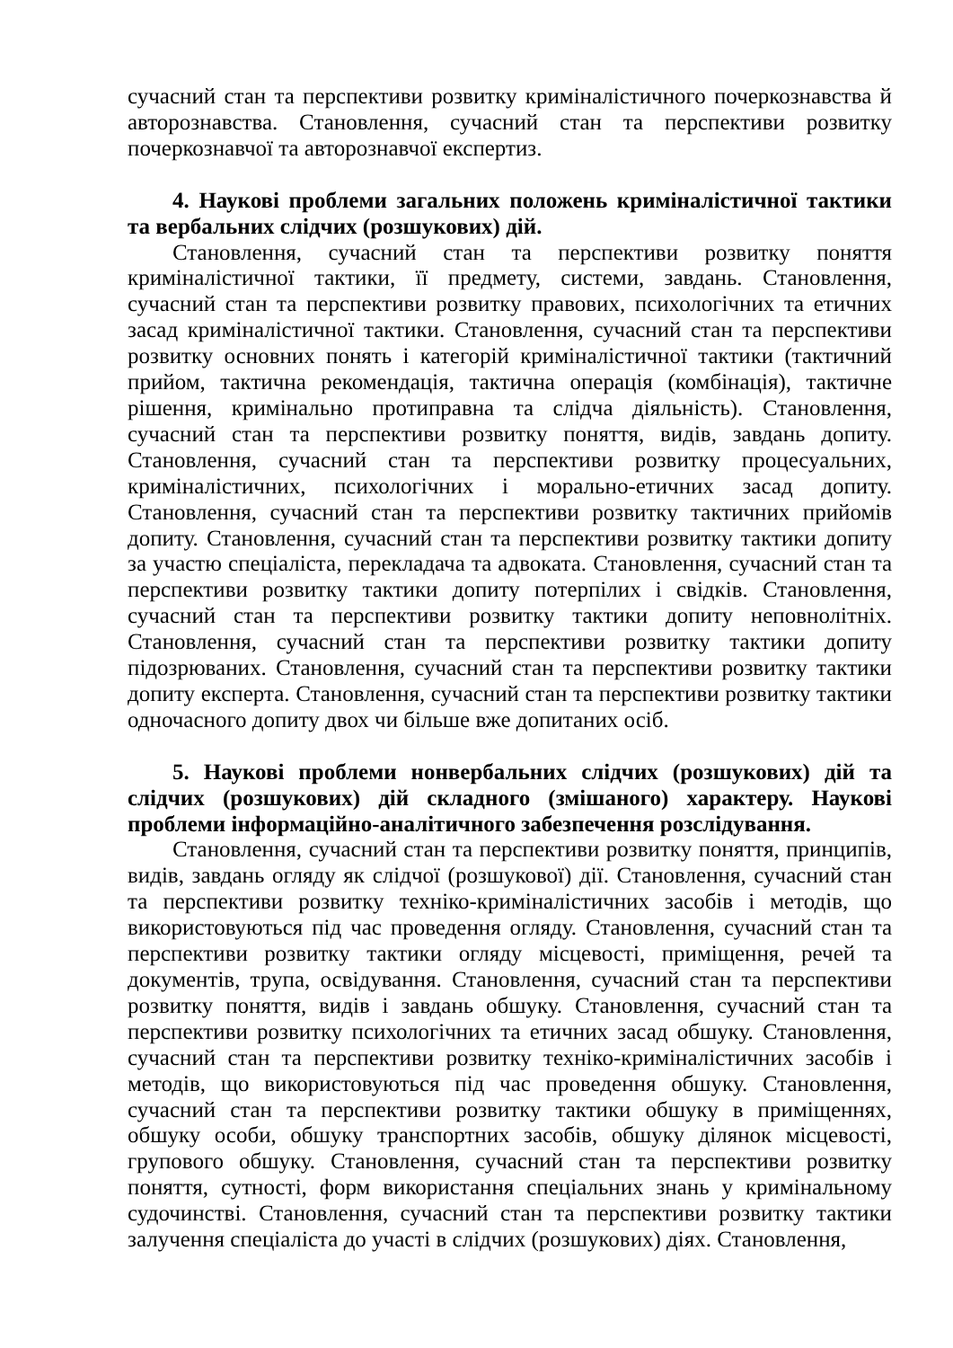сучасний стан та перспективи розвитку криміналістичного почеркознавства й авторознавства. Становлення, сучасний стан та перспективи розвитку почеркознавчої та авторознавчої експертиз.
4. Наукові проблеми загальних положень криміналістичної тактики та вербальних слідчих (розшукових) дій.
Становлення, сучасний стан та перспективи розвитку поняття криміналістичної тактики, її предмету, системи, завдань. Становлення, сучасний стан та перспективи розвитку правових, психологічних та етичних засад криміналістичної тактики. Становлення, сучасний стан та перспективи розвитку основних понять і категорій криміналістичної тактики (тактичний прийом, тактична рекомендація, тактична операція (комбінація), тактичне рішення, кримінально протиправна та слідча діяльність). Становлення, сучасний стан та перспективи розвитку поняття, видів, завдань допиту. Становлення, сучасний стан та перспективи розвитку процесуальних, криміналістичних, психологічних і морально-етичних засад допиту. Становлення, сучасний стан та перспективи розвитку тактичних прийомів допиту. Становлення, сучасний стан та перспективи розвитку тактики допиту за участю спеціаліста, перекладача та адвоката. Становлення, сучасний стан та перспективи розвитку тактики допиту потерпілих і свідків. Становлення, сучасний стан та перспективи розвитку тактики допиту неповнолітніх. Становлення, сучасний стан та перспективи розвитку тактики допиту підозрюваних. Становлення, сучасний стан та перспективи розвитку тактики допиту експерта. Становлення, сучасний стан та перспективи розвитку тактики одночасного допиту двох чи більше вже допитаних осіб.
5. Наукові проблеми нонвербальних слідчих (розшукових) дій та слідчих (розшукових) дій складного (змішаного) характеру. Наукові проблеми інформаційно-аналітичного забезпечення розслідування.
Становлення, сучасний стан та перспективи розвитку поняття, принципів, видів, завдань огляду як слідчої (розшукової) дії. Становлення, сучасний стан та перспективи розвитку техніко-криміналістичних засобів і методів, що використовуються під час проведення огляду. Становлення, сучасний стан та перспективи розвитку тактики огляду місцевості, приміщення, речей та документів, трупа, освідування. Становлення, сучасний стан та перспективи розвитку поняття, видів і завдань обшуку. Становлення, сучасний стан та перспективи розвитку психологічних та етичних засад обшуку. Становлення, сучасний стан та перспективи розвитку техніко-криміналістичних засобів і методів, що використовуються під час проведення обшуку. Становлення, сучасний стан та перспективи розвитку тактики обшуку в приміщеннях, обшуку особи, обшуку транспортних засобів, обшуку ділянок місцевості, групового обшуку. Становлення, сучасний стан та перспективи розвитку поняття, сутності, форм використання спеціальних знань у кримінальному судочинстві. Становлення, сучасний стан та перспективи розвитку тактики залучення спеціаліста до участі в слідчих (розшукових) діях. Становлення,